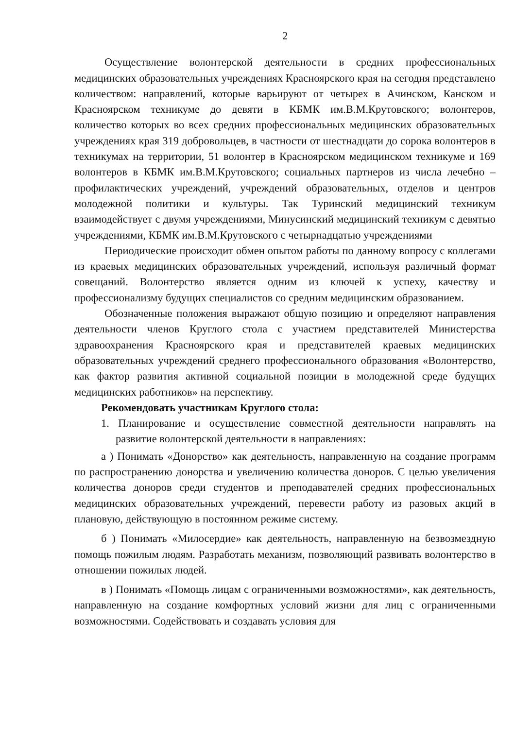2
Осуществление волонтерской деятельности в средних профессиональных медицинских образовательных учреждениях Красноярского края на сегодня представлено количеством: направлений, которые варьируют от четырех в Ачинском, Канском и Красноярском техникуме до девяти в КБМК им.В.М.Крутовского; волонтеров, количество которых во всех средних профессиональных медицинских образовательных учреждениях края 319 добровольцев, в частности от шестнадцати до сорока волонтеров в техникумах на территории, 51 волонтер в Красноярском медицинском техникуме и 169 волонтеров в КБМК им.В.М.Крутовского; социальных партнеров из числа лечебно – профилактических учреждений, учреждений образовательных, отделов и центров молодежной политики и культуры. Так Туринский медицинский техникум взаимодействует с двумя учреждениями, Минусинский медицинский техникум с девятью учреждениями, КБМК им.В.М.Крутовского с четырнадцатью учреждениями
Периодические происходит обмен опытом работы по данному вопросу с коллегами из краевых медицинских образовательных учреждений, используя различный формат совещаний. Волонтерство является одним из ключей к успеху, качеству и профессионализму будущих специалистов со средним медицинским образованием.
Обозначенные положения выражают общую позицию и определяют направления деятельности членов Круглого стола с участием представителей Министерства здравоохранения Красноярского края и представителей краевых медицинских образовательных учреждений среднего профессионального образования «Волонтерство, как фактор развития активной социальной позиции в молодежной среде будущих медицинских работников» на перспективу.
Рекомендовать участникам Круглого стола:
1. Планирование и осуществление совместной деятельности направлять на развитие волонтерской деятельности в направлениях:
а ) Понимать «Донорство» как деятельность, направленную на создание программ по распространению донорства и увеличению количества доноров. С целью увеличения количества доноров среди студентов и преподавателей средних профессиональных медицинских образовательных учреждений, перевести работу из разовых акций в плановую, действующую в постоянном режиме систему.
б ) Понимать «Милосердие» как деятельность, направленную на безвозмездную помощь пожилым людям. Разработать механизм, позволяющий развивать волонтерство в отношении пожилых людей.
в ) Понимать «Помощь лицам с ограниченными возможностями», как деятельность, направленную на создание комфортных условий жизни для лиц с ограниченными возможностями. Содействовать и создавать условия для